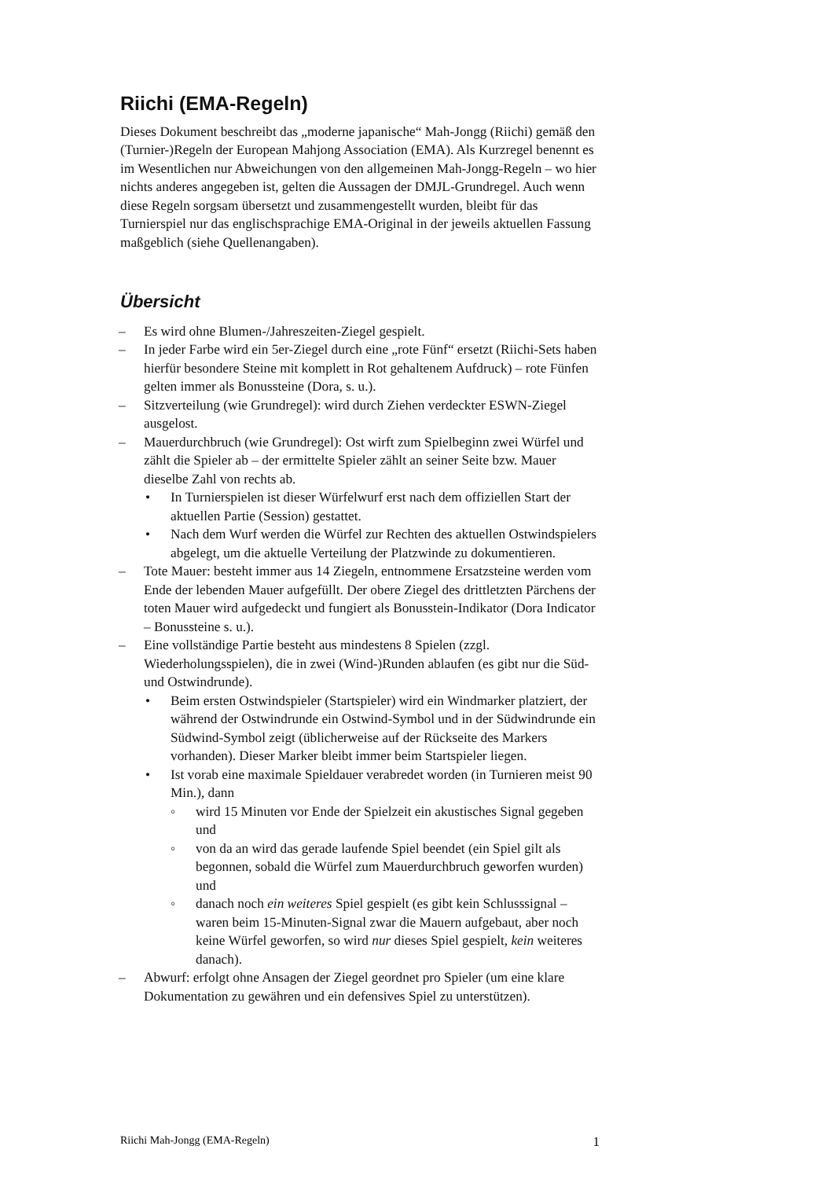Riichi (EMA-Regeln)
Dieses Dokument beschreibt das „moderne japanische“ Mah-Jongg (Riichi) gemäß den (Turnier-)Regeln der European Mahjong Association (EMA). Als Kurzregel benennt es im Wesentlichen nur Abweichungen von den allgemeinen Mah-Jongg-Regeln – wo hier nichts anderes angegeben ist, gelten die Aussagen der DMJL-Grundregel. Auch wenn diese Regeln sorgsam übersetzt und zusammengestellt wurden, bleibt für das Turnierspiel nur das englischsprachige EMA-Original in der jeweils aktuellen Fassung maßgeblich (siehe Quellenangaben).
Übersicht
– Es wird ohne Blumen-/Jahreszeiten-Ziegel gespielt.
– In jeder Farbe wird ein 5er-Ziegel durch eine „rote Fünf“ ersetzt (Riichi-Sets haben hierfür besondere Steine mit komplett in Rot gehaltenem Aufdruck) – rote Fünfen gelten immer als Bonussteine (Dora, s. u.).
– Sitzverteilung (wie Grundregel): wird durch Ziehen verdeckter ESWN-Ziegel ausgelost.
– Mauerdurchbruch (wie Grundregel): Ost wirft zum Spielbeginn zwei Würfel und zählt die Spieler ab – der ermittelte Spieler zählt an seiner Seite bzw. Mauer dieselbe Zahl von rechts ab.
• In Turnierspielen ist dieser Würfelwurf erst nach dem offiziellen Start der aktuellen Partie (Session) gestattet.
• Nach dem Wurf werden die Würfel zur Rechten des aktuellen Ostwindspielers abgelegt, um die aktuelle Verteilung der Platzwinde zu dokumentieren.
– Tote Mauer: besteht immer aus 14 Ziegeln, entnommene Ersatzsteine werden vom Ende der lebenden Mauer aufgefüllt. Der obere Ziegel des drittletzten Pärchens der toten Mauer wird aufgedeckt und fungiert als Bonusstein-Indikator (Dora Indicator – Bonussteine s. u.).
– Eine vollständige Partie besteht aus mindestens 8 Spielen (zzgl. Wiederholungsspielen), die in zwei (Wind-)Runden ablaufen (es gibt nur die Süd- und Ostwindrunde).
• Beim ersten Ostwindspieler (Startspieler) wird ein Windmarker platziert, der während der Ostwindrunde ein Ostwind-Symbol und in der Südwindrunde ein Südwind-Symbol zeigt (üblicherweise auf der Rückseite des Markers vorhanden). Dieser Marker bleibt immer beim Startspieler liegen.
• Ist vorab eine maximale Spieldauer verabredet worden (in Turnieren meist 90 Min.), dann
◦ wird 15 Minuten vor Ende der Spielzeit ein akustisches Signal gegeben und
◦ von da an wird das gerade laufende Spiel beendet (ein Spiel gilt als begonnen, sobald die Würfel zum Mauerdurchbruch geworfen wurden) und
◦ danach noch ein weiteres Spiel gespielt (es gibt kein Schlusssignal – waren beim 15-Minuten-Signal zwar die Mauern aufgebaut, aber noch keine Würfel geworfen, so wird nur dieses Spiel gespielt, kein weiteres danach).
– Abwurf: erfolgt ohne Ansagen der Ziegel geordnet pro Spieler (um eine klare Dokumentation zu gewähren und ein defensives Spiel zu unterstützen).
Riichi Mah-Jongg (EMA-Regeln) 1